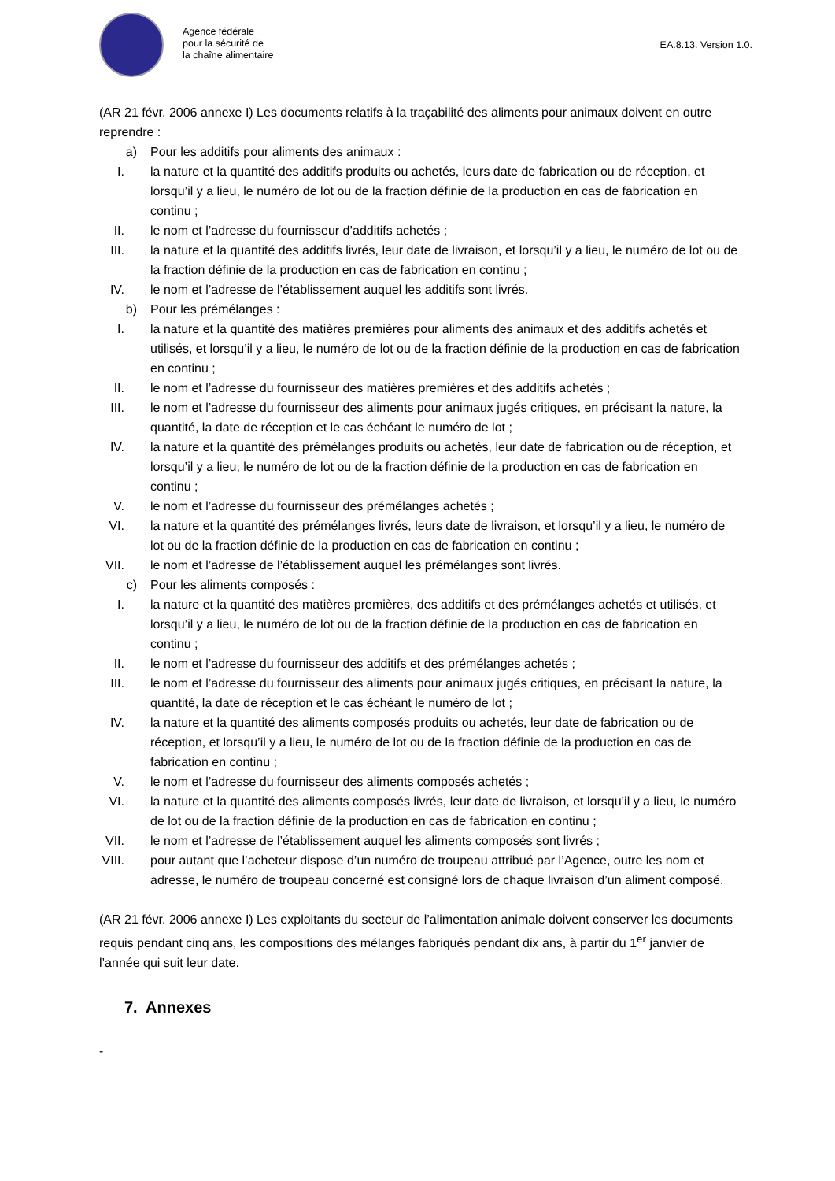Agence fédérale
pour la sécurité de
la chaîne alimentaire
EA.8.13. Version 1.0.
(AR 21 févr. 2006 annexe I) Les documents relatifs à la traçabilité des aliments pour animaux doivent en outre reprendre :
a) Pour les additifs pour aliments des animaux :
I. la nature et la quantité des additifs produits ou achetés, leurs date de fabrication ou de réception, et lorsqu’il y a lieu, le numéro de lot ou de la fraction définie de la production en cas de fabrication en continu ;
II. le nom et l’adresse du fournisseur d’additifs achetés ;
III. la nature et la quantité des additifs livrés, leur date de livraison, et lorsqu’il y a lieu, le numéro de lot ou de la fraction définie de la production en cas de fabrication en continu ;
IV. le nom et l’adresse de l’établissement auquel les additifs sont livrés.
b) Pour les prémélanges :
I. la nature et la quantité des matières premières pour aliments des animaux et des additifs achetés et utilisés, et lorsqu’il y a lieu, le numéro de lot ou de la fraction définie de la production en cas de fabrication en continu ;
II. le nom et l’adresse du fournisseur des matières premières et des additifs achetés ;
III. le nom et l’adresse du fournisseur des aliments pour animaux jugés critiques, en précisant la nature, la quantité, la date de réception et le cas échéant le numéro de lot ;
IV. la nature et la quantité des prémélanges produits ou achetés, leur date de fabrication ou de réception, et lorsqu’il y a lieu, le numéro de lot ou de la fraction définie de la production en cas de fabrication en continu ;
V. le nom et l’adresse du fournisseur des prémélanges achetés ;
VI. la nature et la quantité des prémélanges livrés, leurs date de livraison, et lorsqu’il y a lieu, le numéro de lot ou de la fraction définie de la production en cas de fabrication en continu ;
VII. le nom et l’adresse de l’établissement auquel les prémélanges sont livrés.
c) Pour les aliments composés :
I. la nature et la quantité des matières premières, des additifs et des prémélanges achetés et utilisés, et lorsqu’il y a lieu, le numéro de lot ou de la fraction définie de la production en cas de fabrication en continu ;
II. le nom et l’adresse du fournisseur des additifs et des prémélanges achetés ;
III. le nom et l’adresse du fournisseur des aliments pour animaux jugés critiques, en précisant la nature, la quantité, la date de réception et le cas échéant le numéro de lot ;
IV. la nature et la quantité des aliments composés produits ou achetés, leur date de fabrication ou de réception, et lorsqu’il y a lieu, le numéro de lot ou de la fraction définie de la production en cas de fabrication en continu ;
V. le nom et l’adresse du fournisseur des aliments composés achetés ;
VI. la nature et la quantité des aliments composés livrés, leur date de livraison, et lorsqu’il y a lieu, le numéro de lot ou de la fraction définie de la production en cas de fabrication en continu ;
VII. le nom et l’adresse de l’établissement auquel les aliments composés sont livrés ;
VIII. pour autant que l’acheteur dispose d’un numéro de troupeau attribué par l’Agence, outre les nom et adresse, le numéro de troupeau concerné est consigné lors de chaque livraison d’un aliment composé.
(AR 21 févr. 2006 annexe I) Les exploitants du secteur de l’alimentation animale doivent conserver les documents requis pendant cinq ans, les compositions des mélanges fabriqués pendant dix ans, à partir du 1<sup>er</sup> janvier de l’année qui suit leur date.
7. Annexes
-